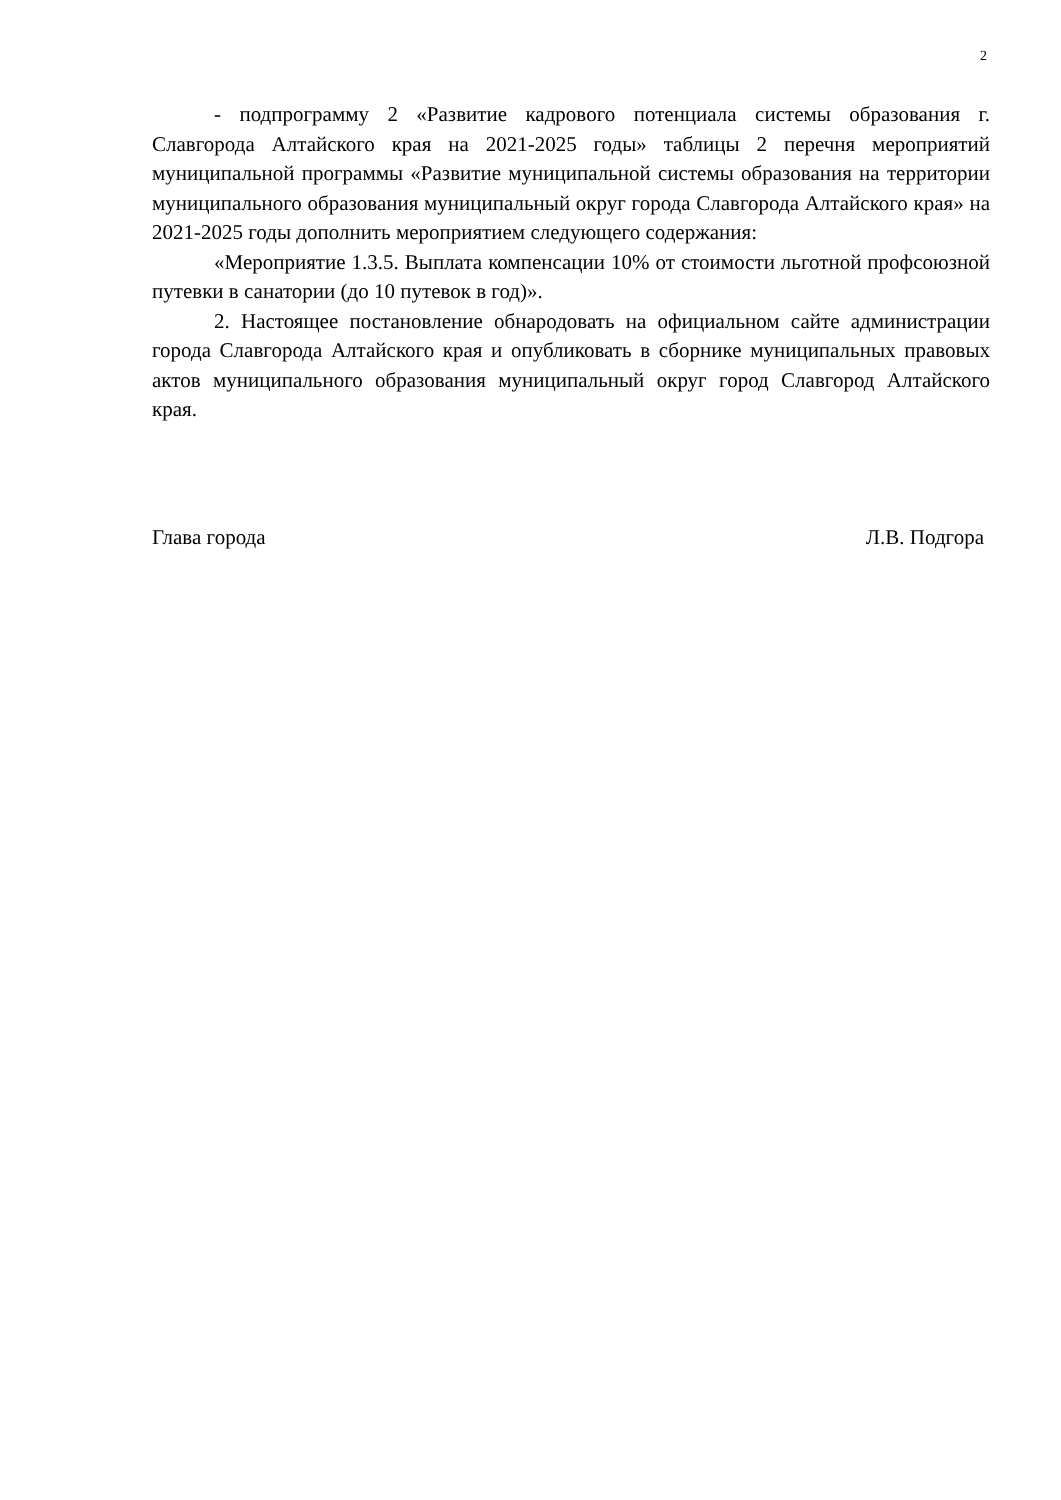2
- подпрограмму 2 «Развитие кадрового потенциала системы образования г. Славгорода Алтайского края на 2021-2025 годы» таблицы 2 перечня мероприятий муниципальной программы «Развитие муниципальной системы образования на территории муниципального образования муниципальный округ города Славгорода Алтайского края» на 2021-2025 годы дополнить мероприятием следующего содержания:
«Мероприятие 1.3.5. Выплата компенсации 10% от стоимости льготной профсоюзной путевки в санатории (до 10 путевок в год)».
2. Настоящее постановление обнародовать на официальном сайте администрации города Славгорода Алтайского края и опубликовать в сборнике муниципальных правовых актов муниципального образования муниципальный округ город Славгород Алтайского края.
Глава города Л.В. Подгора